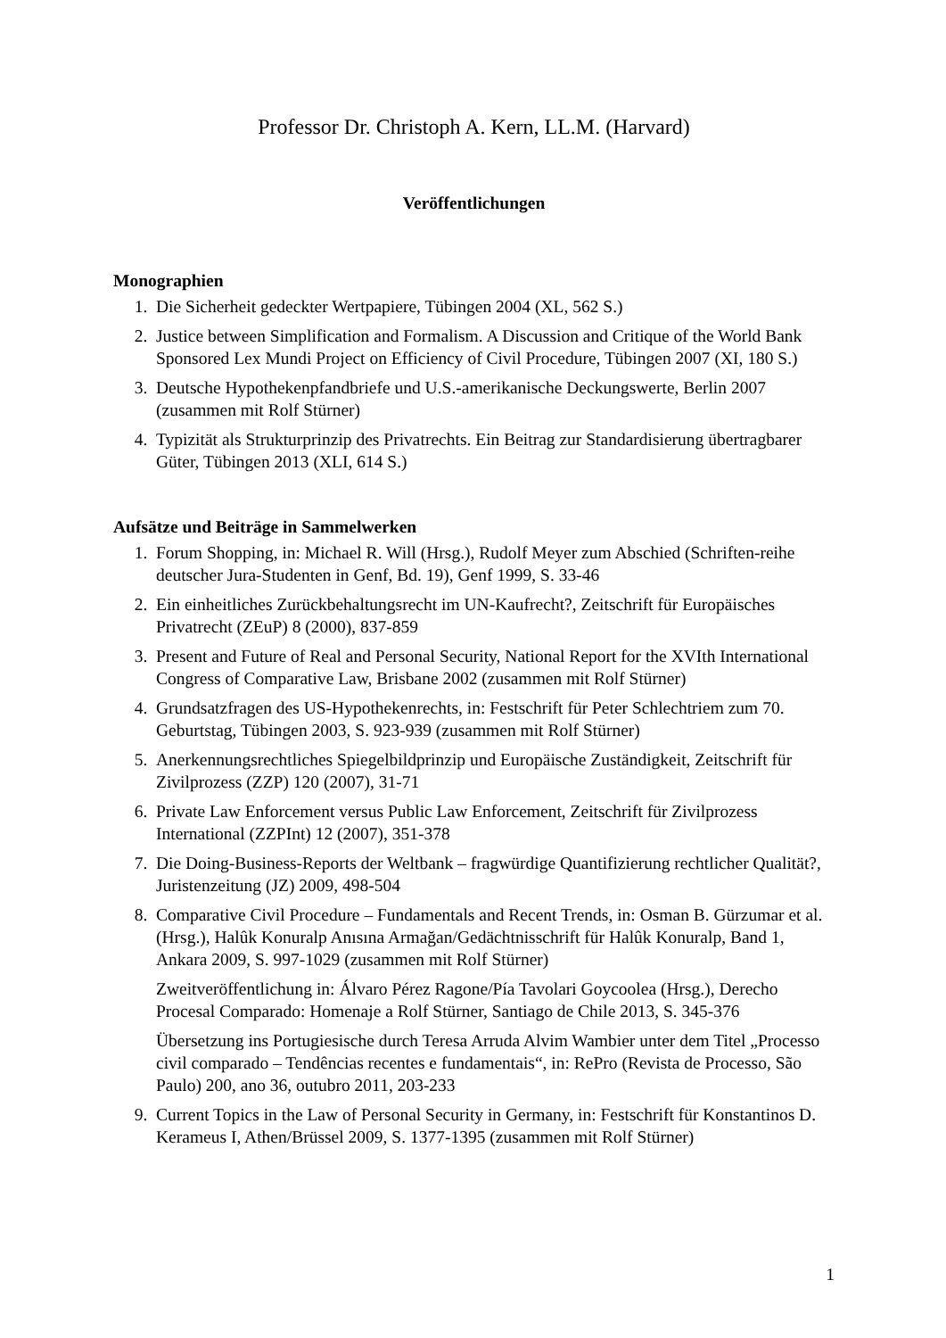Professor Dr. Christoph A. Kern, LL.M. (Harvard)
Veröffentlichungen
Monographien
1. Die Sicherheit gedeckter Wertpapiere, Tübingen 2004 (XL, 562 S.)
2. Justice between Simplification and Formalism. A Discussion and Critique of the World Bank Sponsored Lex Mundi Project on Efficiency of Civil Procedure, Tübingen 2007 (XI, 180 S.)
3. Deutsche Hypothekenpfandbriefe und U.S.-amerikanische Deckungswerte, Berlin 2007 (zusammen mit Rolf Stürner)
4. Typizität als Strukturprinzip des Privatrechts. Ein Beitrag zur Standardisierung übertragbarer Güter, Tübingen 2013 (XLI, 614 S.)
Aufsätze und Beiträge in Sammelwerken
1. Forum Shopping, in: Michael R. Will (Hrsg.), Rudolf Meyer zum Abschied (Schriften-reihe deutscher Jura-Studenten in Genf, Bd. 19), Genf 1999, S. 33-46
2. Ein einheitliches Zurückbehaltungsrecht im UN-Kaufrecht?, Zeitschrift für Europäisches Privatrecht (ZEuP) 8 (2000), 837-859
3. Present and Future of Real and Personal Security, National Report for the XVIth International Congress of Comparative Law, Brisbane 2002 (zusammen mit Rolf Stürner)
4. Grundsatzfragen des US-Hypothekenrechts, in: Festschrift für Peter Schlechtriem zum 70. Geburtstag, Tübingen 2003, S. 923-939 (zusammen mit Rolf Stürner)
5. Anerkennungsrechtliches Spiegelbildprinzip und Europäische Zuständigkeit, Zeitschrift für Zivilprozess (ZZP) 120 (2007), 31-71
6. Private Law Enforcement versus Public Law Enforcement, Zeitschrift für Zivilprozess International (ZZPInt) 12 (2007), 351-378
7. Die Doing-Business-Reports der Weltbank – fragwürdige Quantifizierung rechtlicher Qualität?, Juristenzeitung (JZ) 2009, 498-504
8. Comparative Civil Procedure – Fundamentals and Recent Trends, in: Osman B. Gürzumar et al. (Hrsg.), Halûk Konuralp Anısına Armağan/Gedächtnisschrift für Halûk Konuralp, Band 1, Ankara 2009, S. 997-1029 (zusammen mit Rolf Stürner)
Zweitveröffentlichung in: Álvaro Pérez Ragone/Pía Tavolari Goycoolea (Hrsg.), Derecho Procesal Comparado: Homenaje a Rolf Stürner, Santiago de Chile 2013, S. 345-376
Übersetzung ins Portugiesische durch Teresa Arruda Alvim Wambier unter dem Titel „Processo civil comparado – Tendências recentes e fundamentais“, in: RePro (Revista de Processo, São Paulo) 200, ano 36, outubro 2011, 203-233
9. Current Topics in the Law of Personal Security in Germany, in: Festschrift für Konstantinos D. Kerameus I, Athen/Brüssel 2009, S. 1377-1395 (zusammen mit Rolf Stürner)
1